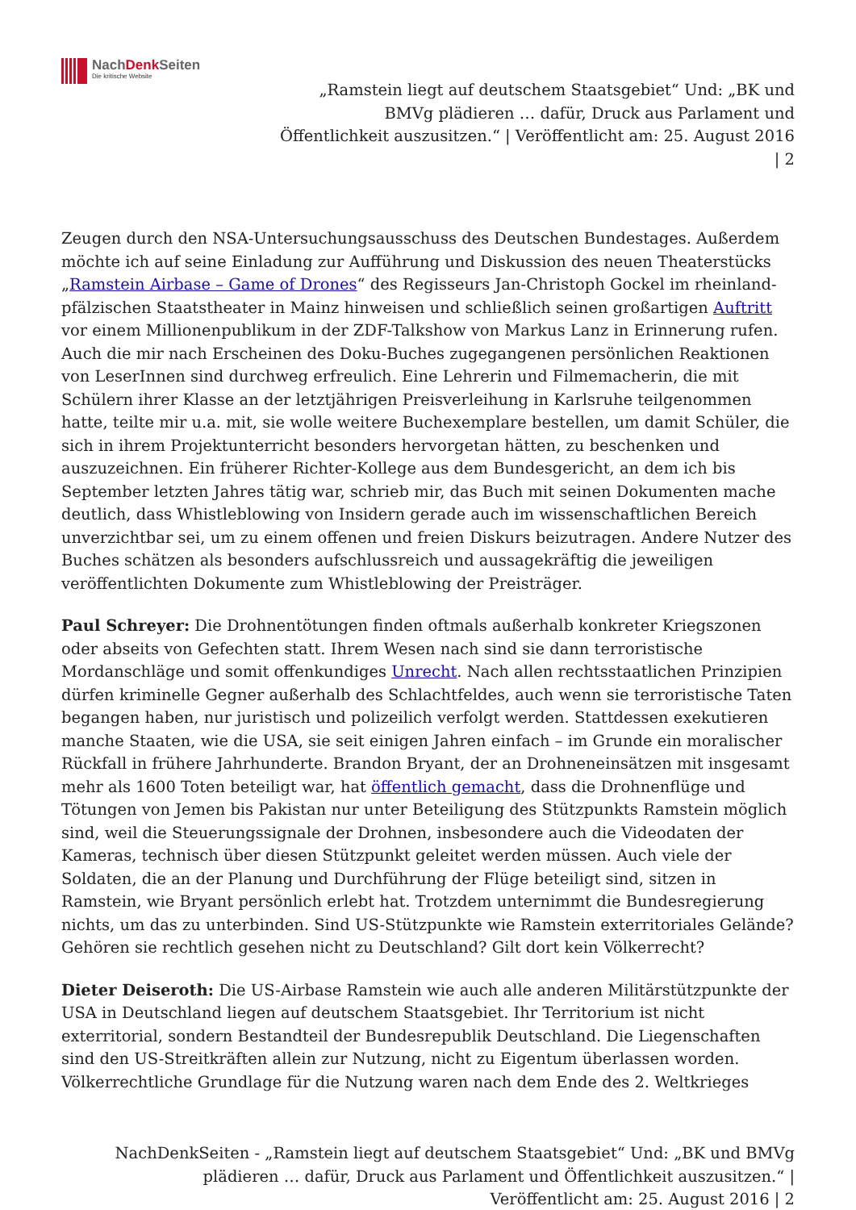NachDenk Seiten
Die kritische Website
„Ramstein liegt auf deutschem Staatsgebiet“ Und: „BK und BMVg plädieren … dafür, Druck aus Parlament und Öffentlichkeit auszusitzen.“ | Veröffentlicht am: 25. August 2016 | 2
Zeugen durch den NSA-Untersuchungsausschuss des Deutschen Bundestages. Außerdem möchte ich auf seine Einladung zur Aufführung und Diskussion des neuen Theaterstücks „Ramstein Airbase – Game of Drones“ des Regisseurs Jan-Christoph Gockel im rheinland-pfälzischen Staatstheater in Mainz hinweisen und schließlich seinen großartigen Auftritt vor einem Millionenpublikum in der ZDF-Talkshow von Markus Lanz in Erinnerung rufen.
Auch die mir nach Erscheinen des Doku-Buches zugegangenen persönlichen Reaktionen von LeserInnen sind durchweg erfreulich. Eine Lehrerin und Filmemacherin, die mit Schülern ihrer Klasse an der letztjährigen Preisverleihung in Karlsruhe teilgenommen hatte, teilte mir u.a. mit, sie wolle weitere Buchexemplare bestellen, um damit Schüler, die sich in ihrem Projektunterricht besonders hervorgetan hätten, zu beschenken und auszuzeichnen. Ein früherer Richter-Kollege aus dem Bundesgericht, an dem ich bis September letzten Jahres tätig war, schrieb mir, das Buch mit seinen Dokumenten mache deutlich, dass Whistleblowing von Insidern gerade auch im wissenschaftlichen Bereich unverzichtbar sei, um zu einem offenen und freien Diskurs beizutragen. Andere Nutzer des Buches schätzen als besonders aufschlussreich und aussagekräftig die jeweiligen veröffentlichten Dokumente zum Whistleblowing der Preisträger.
Paul Schreyer: Die Drohnentötungen finden oftmals außerhalb konkreter Kriegszonen oder abseits von Gefechten statt. Ihrem Wesen nach sind sie dann terroristische Mordanschläge und somit offenkundiges Unrecht. Nach allen rechtsstaatlichen Prinzipien dürfen kriminelle Gegner außerhalb des Schlachtfeldes, auch wenn sie terroristische Taten begangen haben, nur juristisch und polizeilich verfolgt werden. Stattdessen exekutieren manche Staaten, wie die USA, sie seit einigen Jahren einfach – im Grunde ein moralischer Rückfall in frühere Jahrhunderte. Brandon Bryant, der an Drohneneinsätzen mit insgesamt mehr als 1600 Toten beteiligt war, hat öffentlich gemacht, dass die Drohnenflüge und Tötungen von Jemen bis Pakistan nur unter Beteiligung des Stützpunkts Ramstein möglich sind, weil die Steuerungssignale der Drohnen, insbesondere auch die Videodaten der Kameras, technisch über diesen Stützpunkt geleitet werden müssen. Auch viele der Soldaten, die an der Planung und Durchführung der Flüge beteiligt sind, sitzen in Ramstein, wie Bryant persönlich erlebt hat. Trotzdem unternimmt die Bundesregierung nichts, um das zu unterbinden. Sind US-Stützpunkte wie Ramstein exterritoriales Gelände? Gehören sie rechtlich gesehen nicht zu Deutschland? Gilt dort kein Völkerrecht?
Dieter Deiseroth: Die US-Airbase Ramstein wie auch alle anderen Militärstützpunkte der USA in Deutschland liegen auf deutschem Staatsgebiet. Ihr Territorium ist nicht exterritorial, sondern Bestandteil der Bundesrepublik Deutschland. Die Liegenschaften sind den US-Streitkräften allein zur Nutzung, nicht zu Eigentum überlassen worden. Völkerrechtliche Grundlage für die Nutzung waren nach dem Ende des 2. Weltkrieges
NachDenkSeiten - „Ramstein liegt auf deutschem Staatsgebiet“ Und: „BK und BMVg plädieren … dafür, Druck aus Parlament und Öffentlichkeit auszusitzen.“ | Veröffentlicht am: 25. August 2016 | 2